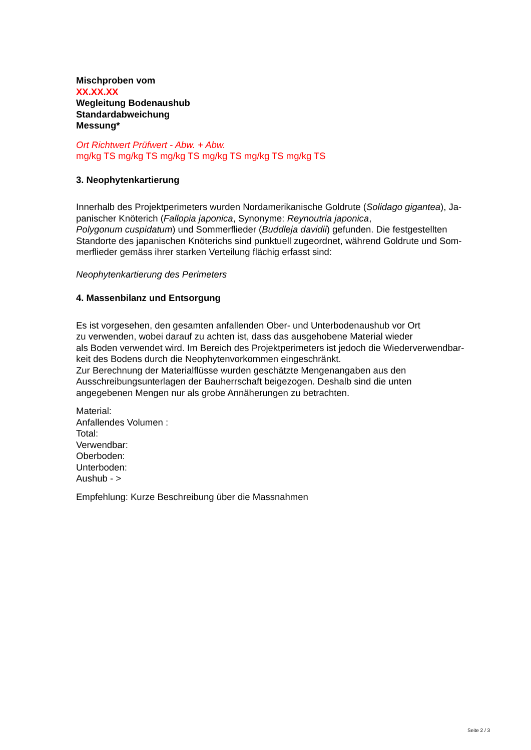Mischproben vom
XX.XX.XX
Wegleitung Bodenaushub
Standardabweichung
Messung*
Ort Richtwert Prüfwert - Abw. + Abw.
mg/kg TS mg/kg TS mg/kg TS mg/kg TS mg/kg TS mg/kg TS
3. Neophytenkartierung
Innerhalb des Projektperimeters wurden Nordamerikanische Goldrute (Solidago gigantea), Ja-
panischer Knöterich (Fallopia japonica, Synonyme: Reynoutria japonica,
Polygonum cuspidatum) und Sommerflieder (Buddleja davidii) gefunden. Die festgestellten
Standorte des japanischen Knöterichs sind punktuell zugeordnet, während Goldrute und Som-
merflieder gemäss ihrer starken Verteilung flächig erfasst sind:
Neophytenkartierung des Perimeters
4. Massenbilanz und Entsorgung
Es ist vorgesehen, den gesamten anfallenden Ober- und Unterbodenaushub vor Ort
zu verwenden, wobei darauf zu achten ist, dass das ausgehobene Material wieder
als Boden verwendet wird. Im Bereich des Projektperimeters ist jedoch die Wiederverwendbar-
keit des Bodens durch die Neophytenvorkommen eingeschränkt.
Zur Berechnung der Materialflüsse wurden geschätzte Mengenangaben aus den
Ausschreibungsunterlagen der Bauherrschaft beigezogen. Deshalb sind die unten
angegebenen Mengen nur als grobe Annäherungen zu betrachten.
Material:
Anfallendes Volumen :
Total:
Verwendbar:
Oberboden:
Unterboden:
Aushub - >
Empfehlung: Kurze Beschreibung über die Massnahmen
Seite 2 / 3